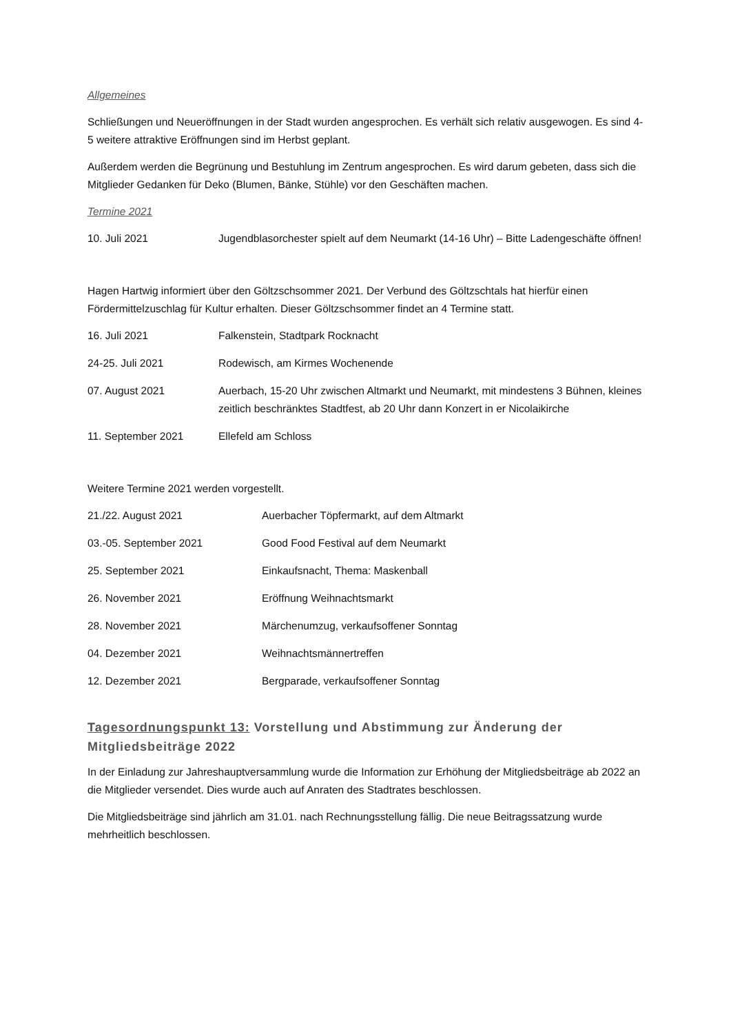Allgemeines
Schließungen und Neueröffnungen in der Stadt wurden angesprochen. Es verhält sich relativ ausgewogen. Es sind 4-5 weitere attraktive Eröffnungen sind im Herbst geplant.
Außerdem werden die Begrünung und Bestuhlung im Zentrum angesprochen. Es wird darum gebeten, dass sich die Mitglieder Gedanken für Deko (Blumen, Bänke, Stühle) vor den Geschäften machen.
Termine 2021
10. Juli 2021 Jugendblasorchester spielt auf dem Neumarkt (14-16 Uhr) – Bitte Ladengeschäfte öffnen!
Hagen Hartwig informiert über den Göltzschsommer 2021. Der Verbund des Göltzschtals hat hierfür einen Fördermittelzuschlag für Kultur erhalten. Dieser Göltzschsommer findet an 4 Termine statt.
16. Juli 2021 Falkenstein, Stadtpark Rocknacht
24-25. Juli 2021 Rodewisch, am Kirmes Wochenende
07. August 2021 Auerbach, 15-20 Uhr zwischen Altmarkt und Neumarkt, mit mindestens 3 Bühnen, kleines zeitlich beschränktes Stadtfest, ab 20 Uhr dann Konzert in er Nicolaikirche
11. September 2021 Ellefeld am Schloss
Weitere Termine 2021 werden vorgestellt.
21./22. August 2021 Auerbacher Töpfermarkt, auf dem Altmarkt
03.-05. September 2021 Good Food Festival auf dem Neumarkt
25. September 2021 Einkaufsnacht, Thema: Maskenball
26. November 2021 Eröffnung Weihnachtsmarkt
28. November 2021 Märchenumzug, verkaufsoffener Sonntag
04. Dezember 2021 Weihnachtsmännertreffen
12. Dezember 2021 Bergparade, verkaufsoffener Sonntag
Tagesordnungspunkt 13: Vorstellung und Abstimmung zur Änderung der Mitgliedsbeiträge 2022
In der Einladung zur Jahreshauptversammlung wurde die Information zur Erhöhung der Mitgliedsbeiträge ab 2022 an die Mitglieder versendet. Dies wurde auch auf Anraten des Stadtrates beschlossen.
Die Mitgliedsbeiträge sind jährlich am 31.01. nach Rechnungsstellung fällig. Die neue Beitragssatzung wurde mehrheitlich beschlossen.